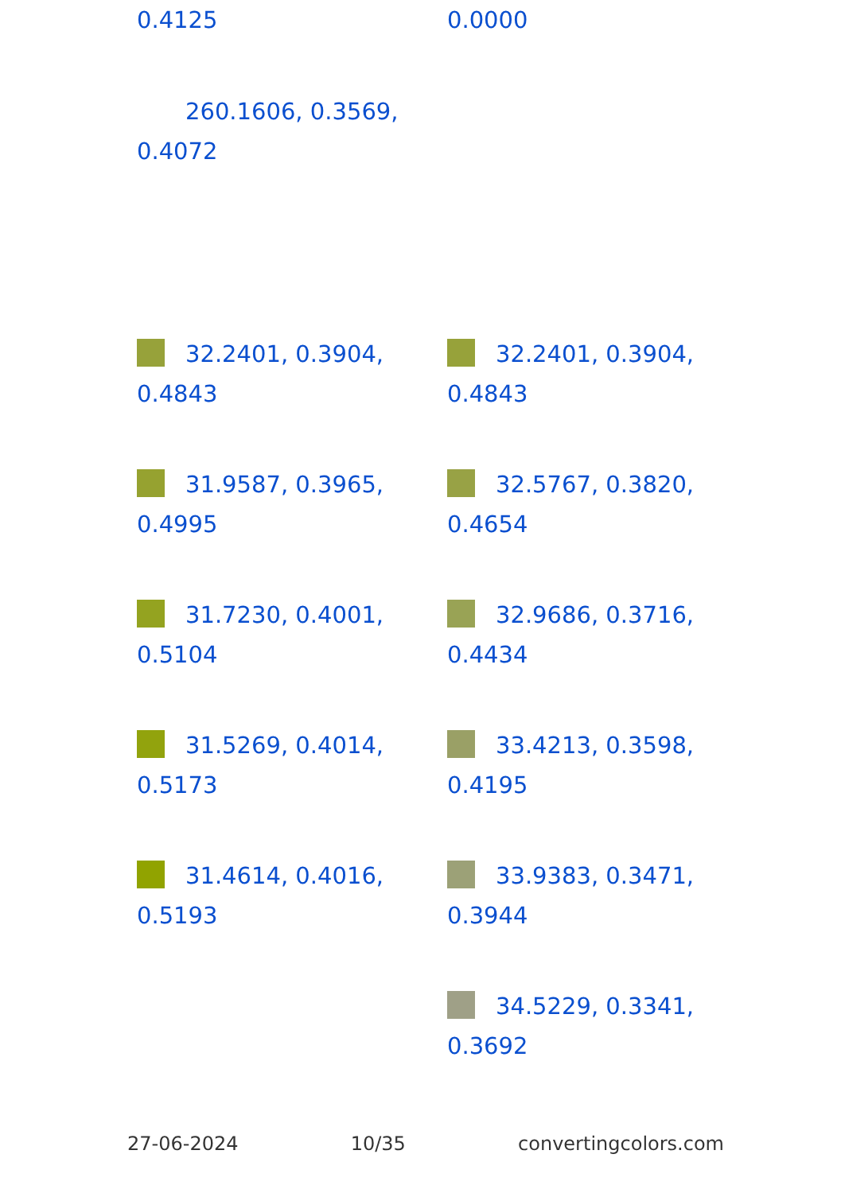0.4125 0.0000
260.1606, 0.3569, 0.4072
32.2401, 0.3904, 0.4843
32.2401, 0.3904, 0.4843
31.9587, 0.3965, 0.4995
32.5767, 0.3820, 0.4654
31.7230, 0.4001, 0.5104
32.9686, 0.3716, 0.4434
31.5269, 0.4014, 0.5173
33.4213, 0.3598, 0.4195
31.4614, 0.4016, 0.5193
33.9383, 0.3471, 0.3944
34.5229, 0.3341, 0.3692
27-06-2024 10/35 convertingcolors.com